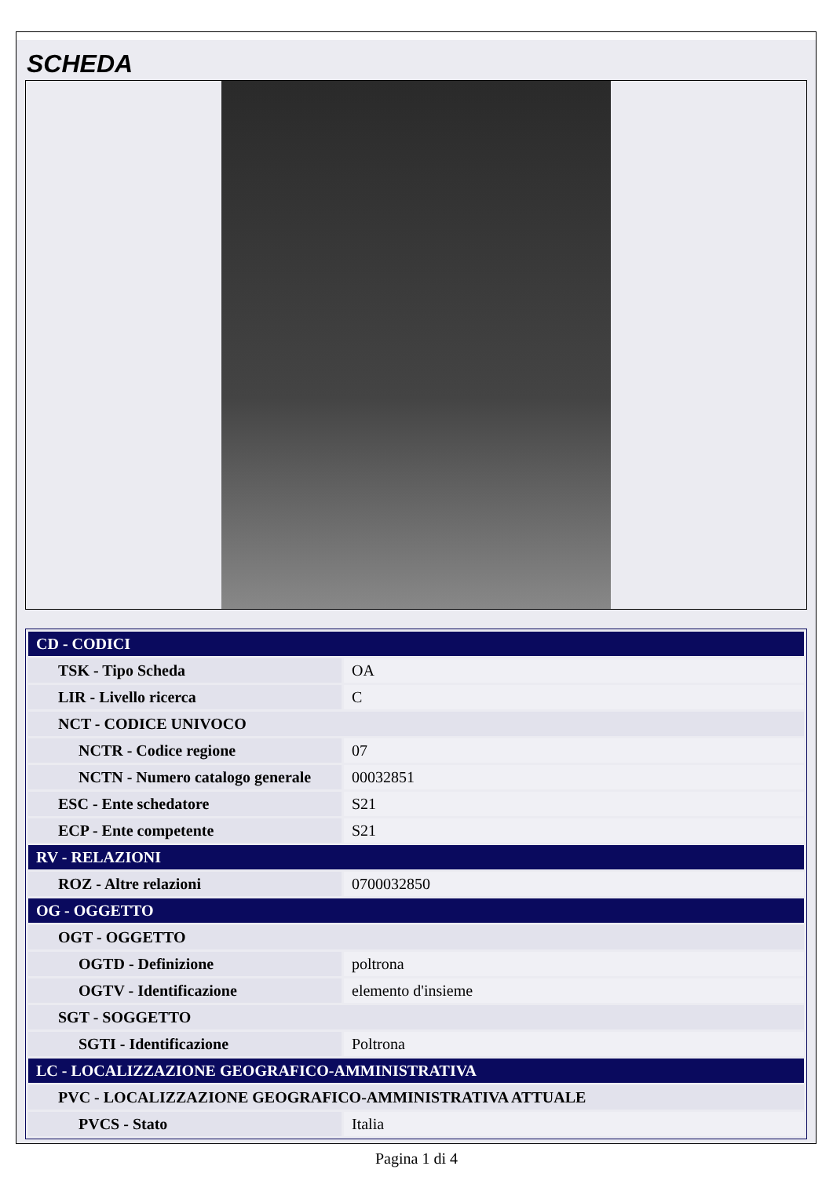SCHEDA
| CD - CODICI | |
| TSK - Tipo Scheda | OA |
| LIR - Livello ricerca | C |
| NCT - CODICE UNIVOCO | |
| NCTR - Codice regione | 07 |
| NCTN - Numero catalogo generale | 00032851 |
| ESC - Ente schedatore | S21 |
| ECP - Ente competente | S21 |
| RV - RELAZIONI | |
| ROZ - Altre relazioni | 0700032850 |
| OG - OGGETTO | |
| OGT - OGGETTO | |
| OGTD - Definizione | poltrona |
| OGTV - Identificazione | elemento d'insieme |
| SGT - SOGGETTO | |
| SGTI - Identificazione | Poltrona |
| LC - LOCALIZZAZIONE GEOGRAFICO-AMMINISTRATIVA | |
| PVC - LOCALIZZAZIONE GEOGRAFICO-AMMINISTRATIVA ATTUALE | |
| PVCS - Stato | Italia |
Pagina 1 di 4